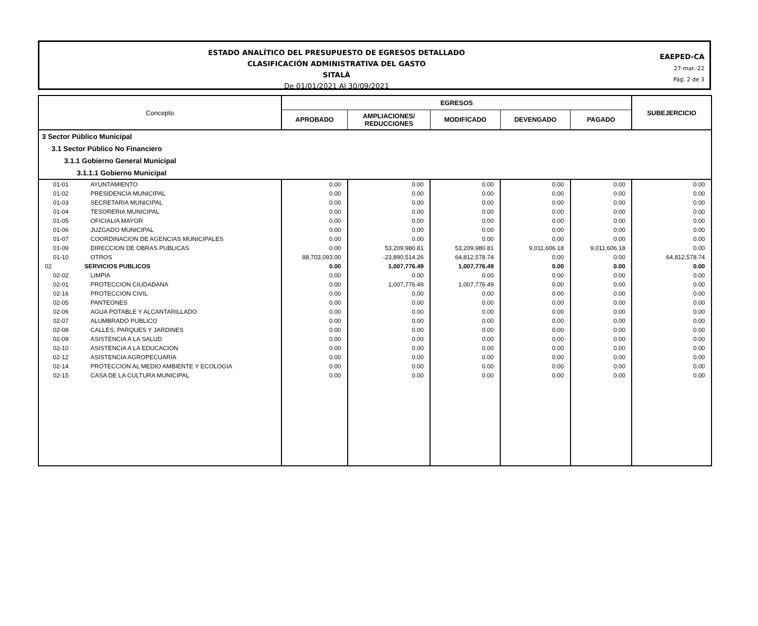ESTADO ANALÍTICO DEL PRESUPUESTO DE EGRESOS DETALLADO
CLASIFICACIÓN ADMINISTRATIVA DEL GASTO
SITALÁ
De 01/01/2021 Al 30/09/2021
EAEPED-CA
27-mar.-22
Pág. 2 de 3
| Concepto | | EGRESOS | | | | | SUBEJERCICIO |
| --- | --- | --- | --- | --- | --- | --- | --- |
| | | APROBADO | AMPLIACIONES/ REDUCCIONES | MODIFICADO | DEVENGADO | PAGADO | |
| 3 Sector Público Municipal | | | | | | | |
| 3.1 Sector Público No Financiero | | | | | | | |
| 3.1.1 Gobierno General Municipal | | | | | | | |
| 3.1.1.1 Gobierno Municipal | | | | | | | |
| 01-01 | AYUNTAMIENTO | 0.00 | 0.00 | 0.00 | 0.00 | 0.00 | 0.00 |
| 01-02 | PRESIDENCIA MUNICIPAL | 0.00 | 0.00 | 0.00 | 0.00 | 0.00 | 0.00 |
| 01-03 | SECRETARIA MUNICIPAL | 0.00 | 0.00 | 0.00 | 0.00 | 0.00 | 0.00 |
| 01-04 | TESORERIA MUNICIPAL | 0.00 | 0.00 | 0.00 | 0.00 | 0.00 | 0.00 |
| 01-05 | OFICIALIA MAYOR | 0.00 | 0.00 | 0.00 | 0.00 | 0.00 | 0.00 |
| 01-06 | JUZGADO MUNICIPAL | 0.00 | 0.00 | 0.00 | 0.00 | 0.00 | 0.00 |
| 01-07 | COORDINACION DE AGENCIAS MUNICIPALES | 0.00 | 0.00 | 0.00 | 0.00 | 0.00 | 0.00 |
| 01-09 | DIRECCION DE OBRAS PUBLICAS | 0.00 | 53,209,980.81 | 53,209,980.81 | 9,011,606.18 | 9,011,606.18 | 0.00 |
| 01-10 | OTROS | 88,703,093.00 | -23,890,514.26 | 64,812,578.74 | 0.00 | 0.00 | 64,812,578.74 |
| 02 | SERVICIOS PUBLICOS | 0.00 | 1,007,776.49 | 1,007,776.49 | 0.00 | 0.00 | 0.00 |
| 02-02 | LIMPIA | 0.00 | 0.00 | 0.00 | 0.00 | 0.00 | 0.00 |
| 02-01 | PROTECCION CIUDADANA | 0.00 | 1,007,776.49 | 1,007,776.49 | 0.00 | 0.00 | 0.00 |
| 02-16 | PROTECCION CIVIL | 0.00 | 0.00 | 0.00 | 0.00 | 0.00 | 0.00 |
| 02-05 | PANTEONES | 0.00 | 0.00 | 0.00 | 0.00 | 0.00 | 0.00 |
| 02-06 | AGUA POTABLE Y ALCANTARILLADO | 0.00 | 0.00 | 0.00 | 0.00 | 0.00 | 0.00 |
| 02-07 | ALUMBRADO PUBLICO | 0.00 | 0.00 | 0.00 | 0.00 | 0.00 | 0.00 |
| 02-08 | CALLES, PARQUES Y JARDINES | 0.00 | 0.00 | 0.00 | 0.00 | 0.00 | 0.00 |
| 02-09 | ASISTENCIA A LA SALUD | 0.00 | 0.00 | 0.00 | 0.00 | 0.00 | 0.00 |
| 02-10 | ASISTENCIA A LA EDUCACION | 0.00 | 0.00 | 0.00 | 0.00 | 0.00 | 0.00 |
| 02-12 | ASISTENCIA AGROPECUARIA | 0.00 | 0.00 | 0.00 | 0.00 | 0.00 | 0.00 |
| 02-14 | PROTECCION AL MEDIO AMBIENTE Y ECOLOGIA | 0.00 | 0.00 | 0.00 | 0.00 | 0.00 | 0.00 |
| 02-15 | CASA DE LA CULTURA MUNICIPAL | 0.00 | 0.00 | 0.00 | 0.00 | 0.00 | 0.00 |